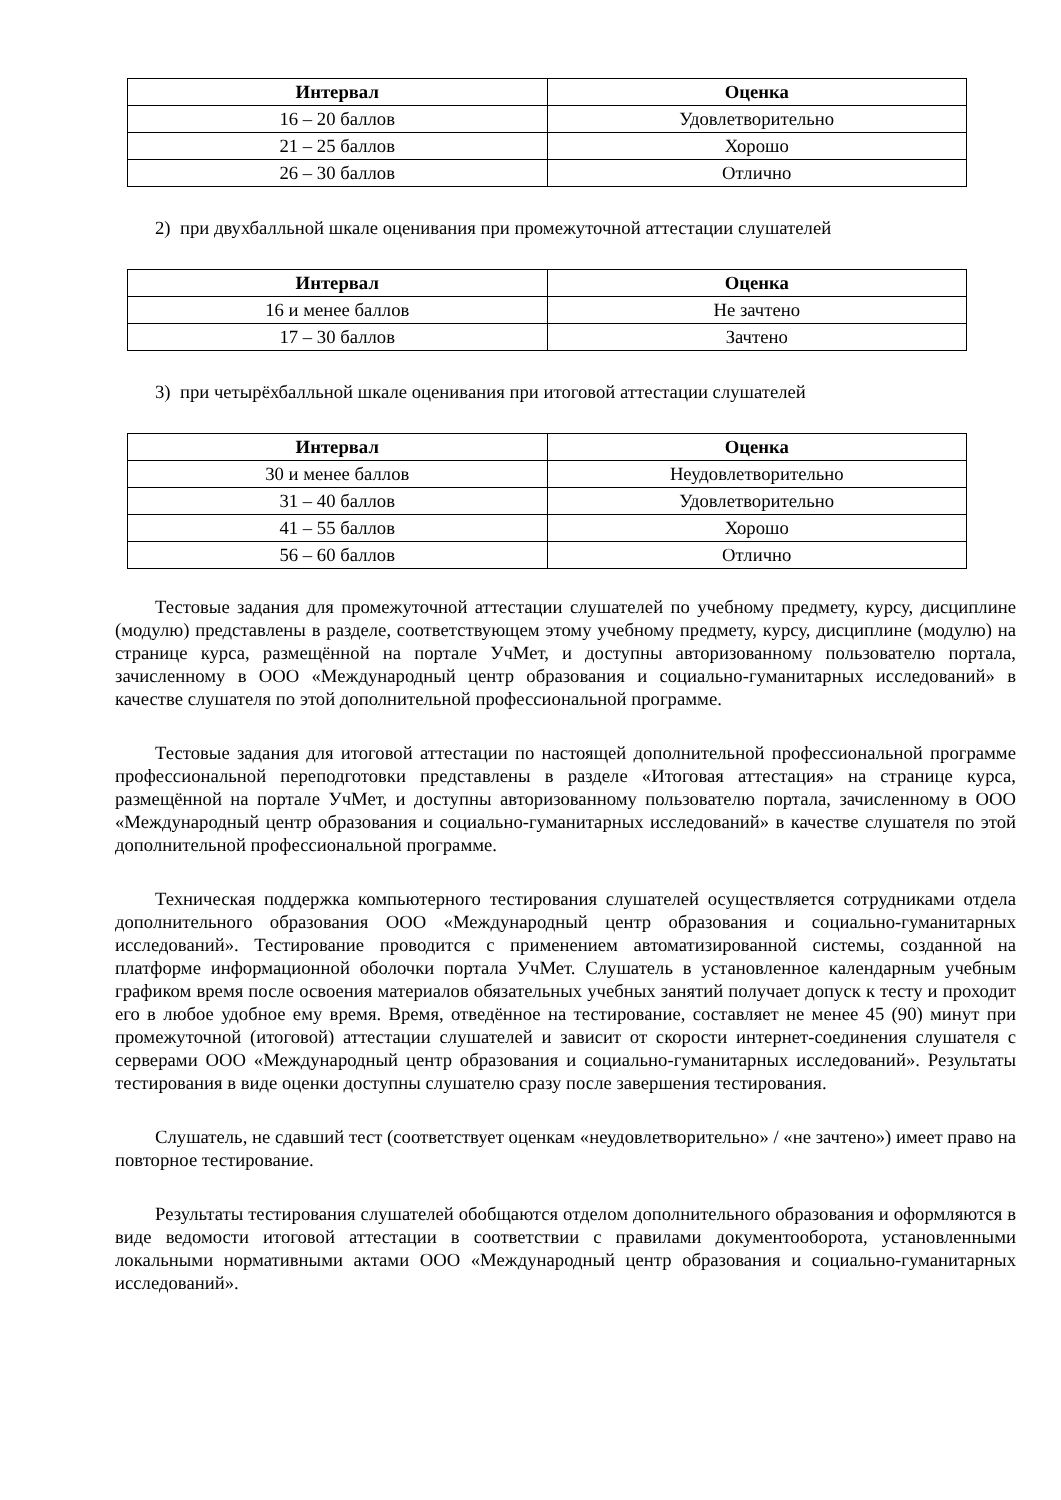| Интервал | Оценка |
| --- | --- |
| 16 – 20 баллов | Удовлетворительно |
| 21 – 25 баллов | Хорошо |
| 26 – 30 баллов | Отлично |
2) при двухбалльной шкале оценивания при промежуточной аттестации слушателей
| Интервал | Оценка |
| --- | --- |
| 16 и менее баллов | Не зачтено |
| 17 – 30 баллов | Зачтено |
3) при четырёхбалльной шкале оценивания при итоговой аттестации слушателей
| Интервал | Оценка |
| --- | --- |
| 30 и менее баллов | Неудовлетворительно |
| 31 – 40 баллов | Удовлетворительно |
| 41 – 55 баллов | Хорошо |
| 56 – 60 баллов | Отлично |
Тестовые задания для промежуточной аттестации слушателей по учебному предмету, курсу, дисциплине (модулю) представлены в разделе, соответствующем этому учебному предмету, курсу, дисциплине (модулю) на странице курса, размещённой на портале УчМет, и доступны авторизованному пользователю портала, зачисленному в ООО «Международный центр образования и социально-гуманитарных исследований» в качестве слушателя по этой дополнительной профессиональной программе.
Тестовые задания для итоговой аттестации по настоящей дополнительной профессиональной программе профессиональной переподготовки представлены в разделе «Итоговая аттестация» на странице курса, размещённой на портале УчМет, и доступны авторизованному пользователю портала, зачисленному в ООО «Международный центр образования и социально-гуманитарных исследований» в качестве слушателя по этой дополнительной профессиональной программе.
Техническая поддержка компьютерного тестирования слушателей осуществляется сотрудниками отдела дополнительного образования ООО «Международный центр образования и социально-гуманитарных исследований». Тестирование проводится с применением автоматизированной системы, созданной на платформе информационной оболочки портала УчМет. Слушатель в установленное календарным учебным графиком время после освоения материалов обязательных учебных занятий получает допуск к тесту и проходит его в любое удобное ему время. Время, отведённое на тестирование, составляет не менее 45 (90) минут при промежуточной (итоговой) аттестации слушателей и зависит от скорости интернет-соединения слушателя с серверами ООО «Международный центр образования и социально-гуманитарных исследований». Результаты тестирования в виде оценки доступны слушателю сразу после завершения тестирования.
Слушатель, не сдавший тест (соответствует оценкам «неудовлетворительно» / «не зачтено») имеет право на повторное тестирование.
Результаты тестирования слушателей обобщаются отделом дополнительного образования и оформляются в виде ведомости итоговой аттестации в соответствии с правилами документооборота, установленными локальными нормативными актами ООО «Международный центр образования и социально-гуманитарных исследований».